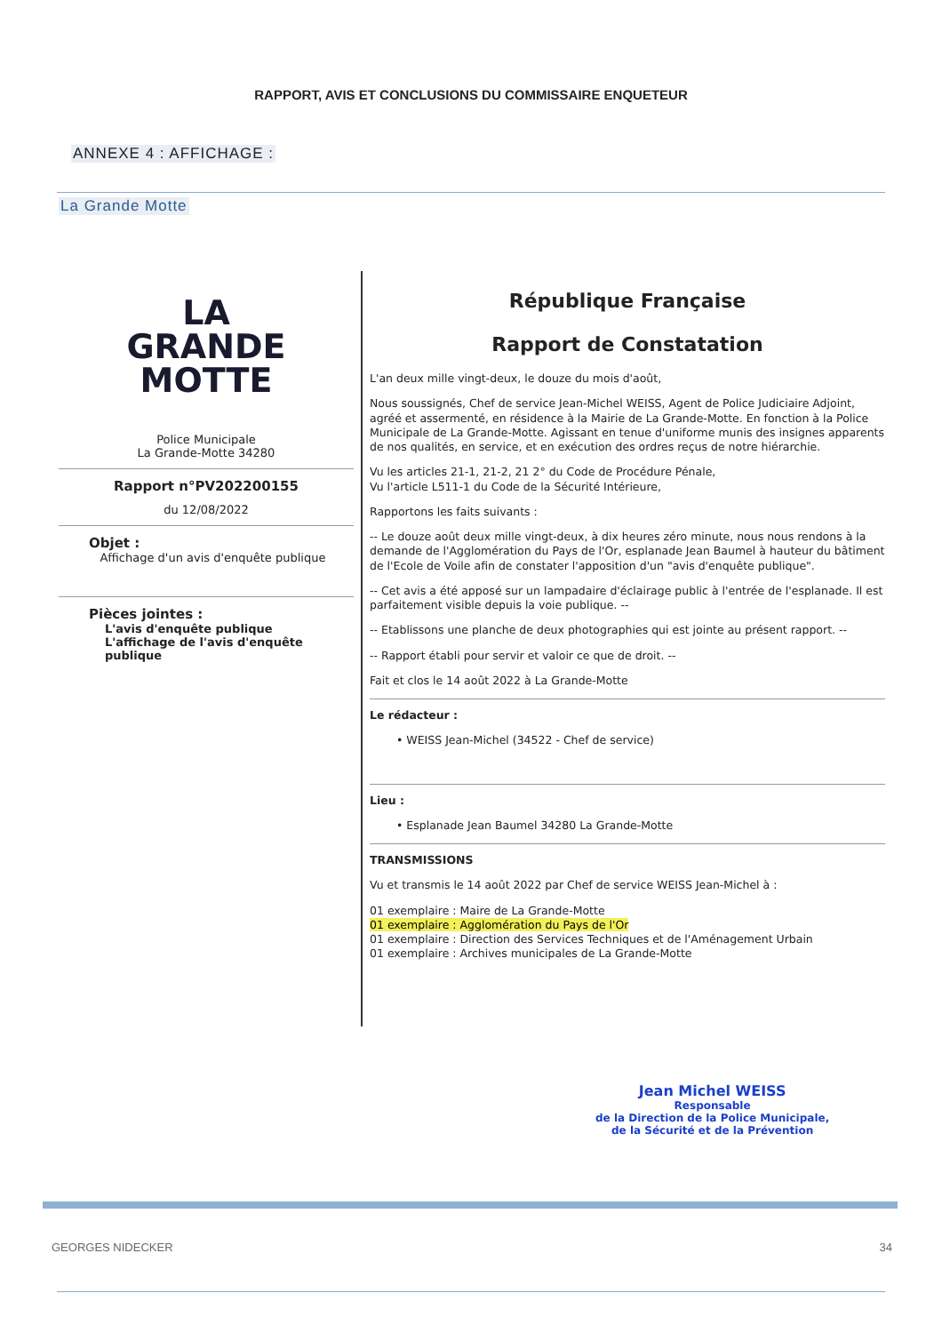RAPPORT, AVIS ET CONCLUSIONS DU COMMISSAIRE ENQUETEUR
ANNEXE 4 : AFFICHAGE :
La Grande Motte
LA
GRANDE
MOTTE
Police Municipale
La Grande-Motte 34280
Rapport n°PV202200155
du 12/08/2022
Objet :
Affichage d'un avis d'enquête publique
Pièces jointes :
L'avis d'enquête publique
L'affichage de l'avis d'enquête publique
République Française
Rapport de Constatation
L'an deux mille vingt-deux, le douze du mois d'août,
Nous soussignés, Chef de service Jean-Michel WEISS, Agent de Police Judiciaire Adjoint, agréé et assermenté, en résidence à la Mairie de La Grande-Motte. En fonction à la Police Municipale de La Grande-Motte. Agissant en tenue d'uniforme munis des insignes apparents de nos qualités, en service, et en exécution des ordres reçus de notre hiérarchie.
Vu les articles 21-1, 21-2, 21 2° du Code de Procédure Pénale,
Vu l'article L511-1 du Code de la Sécurité Intérieure,
Rapportons les faits suivants :
-- Le douze août deux mille vingt-deux, à dix heures zéro minute, nous nous rendons à la demande de l'Agglomération du Pays de l'Or, esplanade Jean Baumel à hauteur du bâtiment de l'Ecole de Voile afin de constater l'apposition d'un "avis d'enquête publique".
-- Cet avis a été apposé sur un lampadaire d'éclairage public à l'entrée de l'esplanade. Il est parfaitement visible depuis la voie publique. --
-- Etablissons une planche de deux photographies qui est jointe au présent rapport. --
-- Rapport établi pour servir et valoir ce que de droit. --
Fait et clos le 14 août 2022 à La Grande-Motte
Le rédacteur :
• WEISS Jean-Michel (34522 - Chef de service)
Lieu :
• Esplanade Jean Baumel 34280 La Grande-Motte
TRANSMISSIONS
Vu et transmis le 14 août 2022 par Chef de service WEISS Jean-Michel à :
01 exemplaire : Maire de La Grande-Motte
01 exemplaire : Agglomération du Pays de l'Or
01 exemplaire : Direction des Services Techniques et de l'Aménagement Urbain
01 exemplaire : Archives municipales de La Grande-Motte
Jean Michel WEISS
Responsable
de la Direction de la Police Municipale,
de la Sécurité et de la Prévention
GEORGES NIDECKER 34